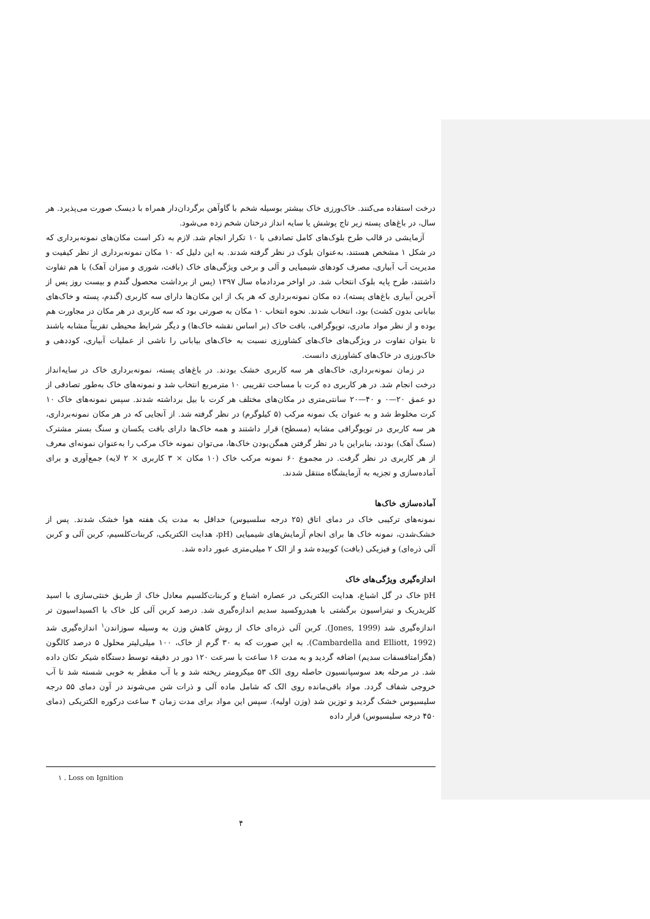درخت استفاده می‌کنند. خاک‌ورزی خاک بیشتر بوسیله شخم با گاوآهن برگردان‌دار همراه با دیسک صورت می‌پذیرد. هر سال، در باغ‌های پسته زیر تاج پوشش یا سایه انداز درختان شخم زده می‌شود.
آزمایشی در قالب طرح بلوک‌های کامل تصادفی با ۱۰ تکرار انجام شد. لازم به ذکر است مکان‌های نمونه‌برداری که در شکل ۱ مشخص هستند، به‌عنوان بلوک در نظر گرفته شدند. به این دلیل که ۱۰ مکان نمونه‌برداری از نظر کیفیت و مدیریت آب آبیاری، مصرف کودهای شیمیایی و آلی و برخی ویژگی‌های خاک (بافت، شوری و میزان آهک) با هم تفاوت داشتند، طرح پایه بلوک انتخاب شد. در اواخر مردادماه سال ۱۳۹۷ (پس از برداشت محصول گندم و بیست روز پس از آخرین آبیاری باغ‌های پسته)، ده مکان نمونه‌برداری که هر یک از این مکان‌ها دارای سه کاربری (گندم، پسته و خاک‌های بیابانی بدون کشت) بود، انتخاب شدند. نحوه انتخاب ۱۰ مکان به صورتی بود که سه کاربری در هر مکان در مجاورت هم بوده و از نظر مواد مادری، توپوگرافی، بافت خاک (بر اساس نقشه خاک‌ها) و دیگر شرایط محیطی تقریباً مشابه باشند تا بتوان تفاوت در ویژگی‌های خاک‌های کشاورزی نسبت به خاک‌های بیابانی را ناشی از عملیات آبیاری، کوددهی و خاک‌ورزی در خاک‌های کشاورزی دانست.
در زمان نمونه‌برداری، خاک‌های هر سه کاربری خشک بودند. در باغ‌های پسته، نمونه‌برداری خاک در سایه‌انداز درخت انجام شد. در هر کاربری ده کرت با مساحت تقریبی ۱۰ مترمربع انتخاب شد و نمونه‌های خاک به‌طور تصادفی از دو عمق ۲۰—۰ و ۴۰—۲۰ سانتی‌متری در مکان‌های مختلف هر کرت با بیل برداشته شدند. سپس نمونه‌های خاک ۱۰ کرت مخلوط شد و به عنوان یک نمونه مرکب (۵ کیلوگرم) در نظر گرفته شد. از آنجایی که در هر مکان نمونه‌برداری، هر سه کاربری در توپوگرافی مشابه (مسطح) قرار داشتند و همه خاک‌ها دارای بافت یکسان و سنگ بستر مشترک (سنگ آهک) بودند، بنابراین با در نظر گرفتن همگن‌بودن خاک‌ها، می‌توان نمونه خاک مرکب را به‌عنوان نمونه‌ای معرف از هر کاربری در نظر گرفت. در مجموع ۶۰ نمونه مرکب خاک (۱۰ مکان × ۳ کاربری × ۲ لایه) جمع‌آوری و برای آماده‌سازی و تجزیه به آزمایشگاه منتقل شدند.
آماده‌سازی خاک‌ها
نمونه‌های ترکیبی خاک در دمای اتاق (۲۵ درجه سلسیوس) حداقل به مدت یک هفته هوا خشک شدند. پس از خشک‌شدن، نمونه خاک ها برای انجام آزمایش‌های شیمیایی (pH، هدایت الکتریکی، کربنات‌کلسیم، کربن آلی و کربن آلی ذره‌ای) و فیزیکی (بافت) کوبیده شد و از الک ۲ میلی‌متری عبور داده شد.
اندازه‌گیری ویژگی‌های خاک
pH خاک در گل اشباع، هدایت الکتریکی در عصاره اشباع و کربنات‌کلسیم معادل خاک از طریق خنثی‌سازی با اسید کلریدریک و تیتراسیون برگشتی با هیدروکسید سدیم اندازه‌گیری شد. درصد کربن آلی کل خاک با اکسیداسیون تر اندازه‌گیری شد (Jones, 1999). کربن آلی ذره‌ای خاک از روش کاهش وزن به وسیله سوزاندن<sup>۱</sup> اندازه‌گیری شد (Cambardella and Elliott, 1992). به این صورت که به ۳۰ گرم از خاک، ۱۰۰ میلی‌لیتر محلول ۵ درصد کالگون (هگزامتافسفات سدیم) اضافه گردید و به مدت ۱۶ ساعت با سرعت ۱۲۰ دور در دقیقه توسط دستگاه شیکر تکان داده شد. در مرحله بعد سوسپانسیون حاصله روی الک ۵۳ میکرومتر ریخته شد و با آب مقطر به خوبی شسته شد تا آب خروجی شفاف گردد. مواد باقی‌مانده روی الک که شامل ماده آلی و ذرات شن می‌شوند در آون دمای ۵۵ درجه سلیسیوس خشک گردید و توزین شد (وزن اولیه). سپس این مواد برای مدت زمان ۴ ساعت درکوره الکتریکی (دمای ۴۵۰ درجه سلیسیوس) قرار داده
۱ . Loss on Ignition
۴